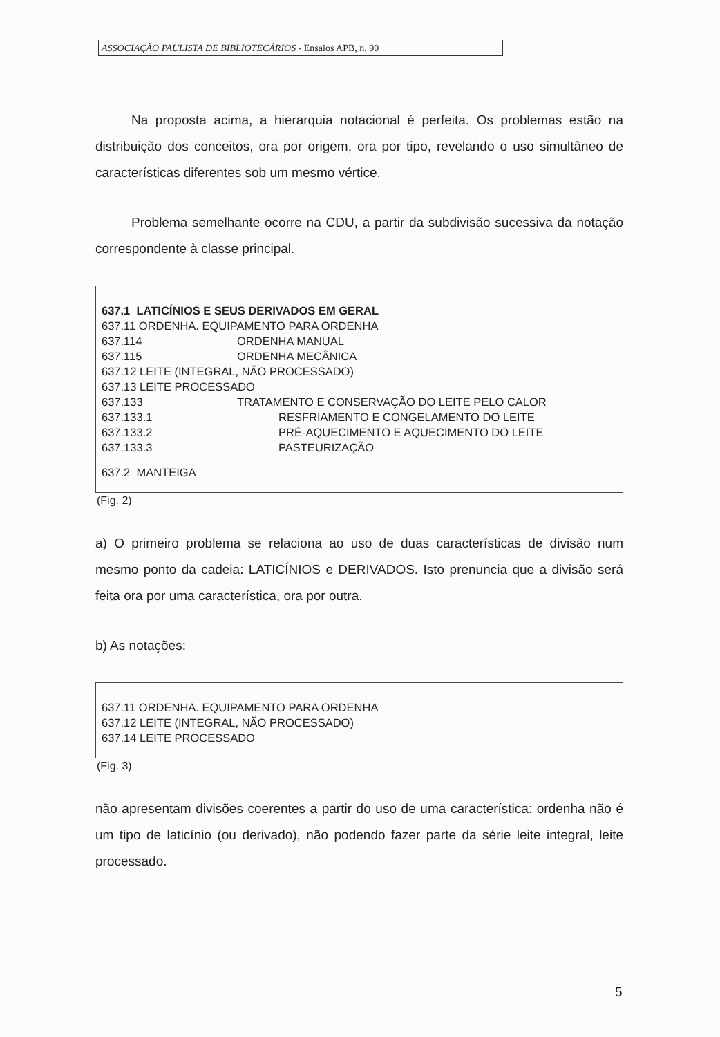ASSOCIAÇÃO PAULISTA DE BIBLIOTECÁRIOS - Ensaios APB, n. 90
Na proposta acima, a hierarquia notacional é perfeita. Os problemas estão na distribuição dos conceitos, ora por origem, ora por tipo, revelando o uso simultâneo de características diferentes sob um mesmo vértice.
Problema semelhante ocorre na CDU, a partir da subdivisão sucessiva da notação correspondente à classe principal.
| 637.1 LATICÍNIOS E SEUS DERIVADOS EM GERAL | | |
| 637.11 ORDENHA. EQUIPAMENTO PARA ORDENHA | | |
| 637.114 | ORDENHA MANUAL | |
| 637.115 | ORDENHA MECÂNICA | |
| 637.12 LEITE (INTEGRAL, NÃO PROCESSADO) | | |
| 637.13 LEITE PROCESSADO | | |
| 637.133 | TRATAMENTO E CONSERVAÇÃO DO LEITE PELO CALOR | |
| 637.133.1 | | RESFRIAMENTO E CONGELAMENTO DO LEITE |
| 637.133.2 | | PRÉ-AQUECIMENTO E AQUECIMENTO DO LEITE |
| 637.133.3 | | PASTEURIZAÇÃO |
| 637.2 MANTEIGA | | |
(Fig. 2)
a) O primeiro problema se relaciona ao uso de duas características de divisão num mesmo ponto da cadeia: LATICÍNIOS e DERIVADOS. Isto prenuncia que a divisão será feita ora por uma característica, ora por outra.
b) As notações:
637.11 ORDENHA. EQUIPAMENTO PARA ORDENHA
637.12 LEITE (INTEGRAL, NÃO PROCESSADO)
637.14 LEITE PROCESSADO
(Fig. 3)
não apresentam divisões coerentes a partir do uso de uma característica: ordenha não é um tipo de laticínio (ou derivado), não podendo fazer parte da série leite integral, leite processado.
5